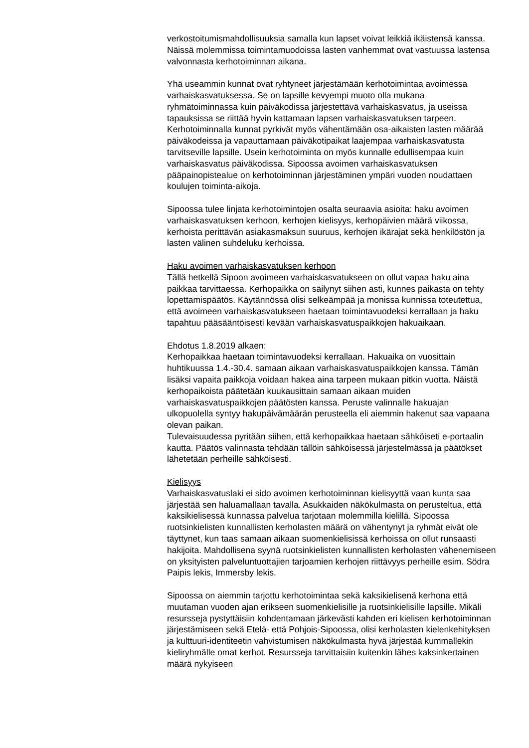verkostoitumismahdollisuuksia samalla kun lapset voivat leikkiä ikäistensä kanssa. Näissä molemmissa toimintamuodoissa lasten vanhemmat ovat vastuussa lastensa valvonnasta kerhotoiminnan aikana.
Yhä useammin kunnat ovat ryhtyneet järjestämään kerhotoimintaa avoimessa varhaiskasvatuksessa. Se on lapsille kevyempi muoto olla mukana ryhmätoiminnassa kuin päiväkodissa järjestettävä varhaiskasvatus, ja useissa tapauksissa se riittää hyvin kattamaan lapsen varhaiskasvatuksen tarpeen. Kerhotoiminnalla kunnat pyrkivät myös vähentämään osa-aikaisten lasten määrää päiväkodeissa ja vapauttamaan päiväkotipaikat laajempaa varhaiskasvatusta tarvitseville lapsille. Usein kerhotoiminta on myös kunnalle edullisempaa kuin varhaiskasvatus päiväkodissa. Sipoossa avoimen varhaiskasvatuksen pääpainopistealue on kerhotoiminnan järjestäminen ympäri vuoden noudattaen koulujen toiminta-aikoja.
Sipoossa tulee linjata kerhotoimintojen osalta seuraavia asioita: haku avoimen varhaiskasvatuksen kerhoon, kerhojen kielisyys, kerhopäivien määrä viikossa, kerhoista perittävän asiakasmaksun suuruus, kerhojen ikärajat sekä henkilöstön ja lasten välinen suhdeluku kerhoissa.
Haku avoimen varhaiskasvatuksen kerhoon
Tällä hetkellä Sipoon avoimeen varhaiskasvatukseen on ollut vapaa haku aina paikkaa tarvittaessa. Kerhopaikka on säilynyt siihen asti, kunnes paikasta on tehty lopettamispäätös. Käytännössä olisi selkeämpää ja monissa kunnissa toteutettua, että avoimeen varhaiskasvatukseen haetaan toimintavuodeksi kerrallaan ja haku tapahtuu pääsääntöisesti kevään varhaiskasvatuspaikkojen hakuaikaan.
Ehdotus 1.8.2019 alkaen:
Kerhopaikkaa haetaan toimintavuodeksi kerrallaan. Hakuaika on vuosittain huhtikuussa 1.4.-30.4. samaan aikaan varhaiskasvatuspaikkojen kanssa. Tämän lisäksi vapaita paikkoja voidaan hakea aina tarpeen mukaan pitkin vuotta. Näistä kerhopaikoista päätetään kuukausittain samaan aikaan muiden varhaiskasvatuspaikkojen päätösten kanssa. Peruste valinnalle hakuajan ulkopuolella syntyy hakupäivämäärän perusteella eli aiemmin hakenut saa vapaana olevan paikan.
Tulevaisuudessa pyritään siihen, että kerhopaikkaa haetaan sähköiseti e-portaalin kautta. Päätös valinnasta tehdään tällöin sähköisessä järjestelmässä ja päätökset lähetetään perheille sähköisesti.
Kielisyys
Varhaiskasvatuslaki ei sido avoimen kerhotoiminnan kielisyyttä vaan kunta saa järjestää sen haluamallaan tavalla. Asukkaiden näkökulmasta on perusteltua, että kaksikielisessä kunnassa palvelua tarjotaan molemmilla kielillä. Sipoossa ruotsinkielisten kunnallisten kerholasten määrä on vähentynyt ja ryhmät eivät ole täyttynet, kun taas samaan aikaan suomenkielisissä kerhoissa on ollut runsaasti hakijoita. Mahdollisena syynä ruotsinkielisten kunnallisten kerholasten vähenemiseen on yksityisten palveluntuottajien tarjoamien kerhojen riittävyys perheille esim. Södra Paipis lekis, Immersby lekis.
Sipoossa on aiemmin tarjottu kerhotoimintaa sekä kaksikielisenä kerhona että muutaman vuoden ajan erikseen suomenkielisille ja ruotsinkielisille lapsille. Mikäli resursseja pystyttäisiin kohdentamaan järkevästi kahden eri kielisen kerhotoiminnan järjestämiseen sekä Etelä- että Pohjois-Sipoossa, olisi kerholasten kielenkehityksen ja kulttuuri-identiteetin vahvistumisen näkökulmasta hyvä järjestää kummallekin kieliryhmälle omat kerhot. Resursseja tarvittaisiin kuitenkin lähes kaksinkertainen määrä nykyiseen